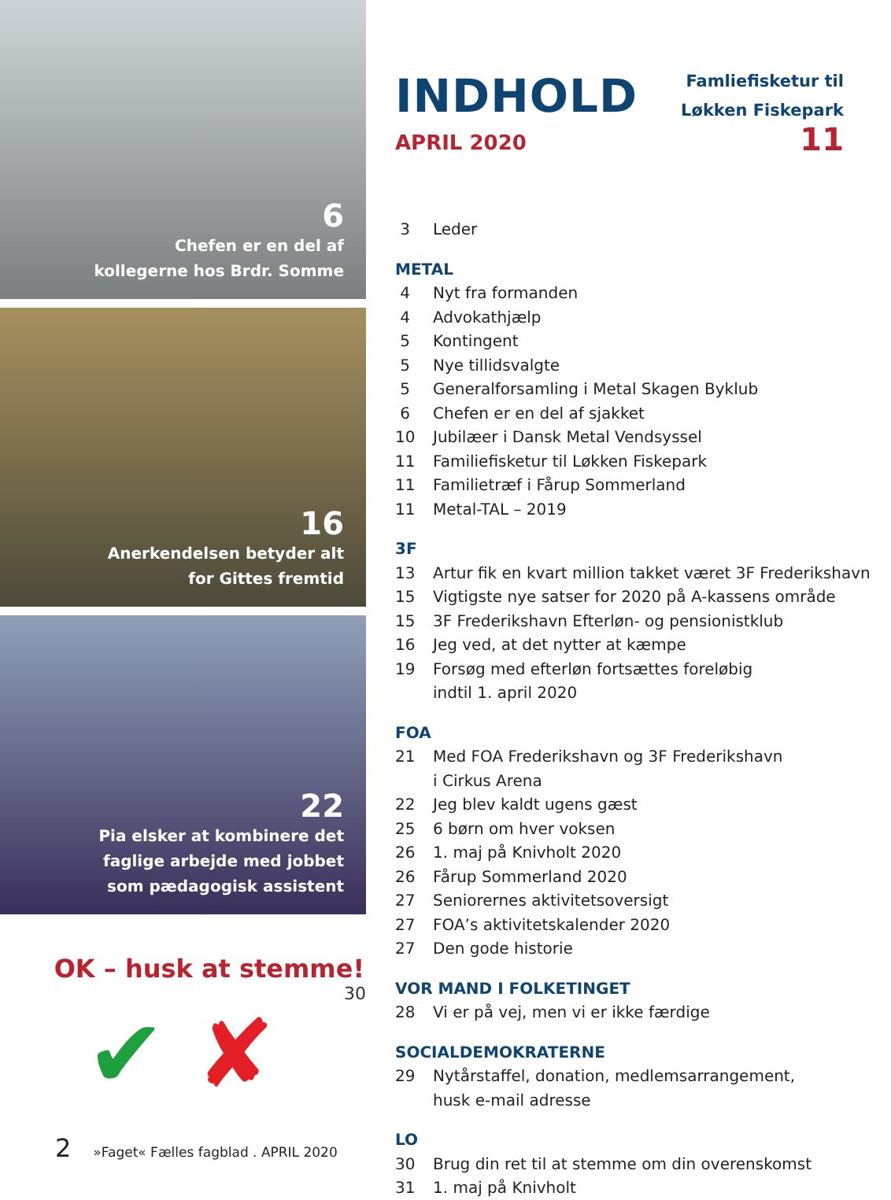6
Chefen er en del af
kollegerne hos Brdr. Somme
16
Anerkendelsen betyder alt
for Gittes fremtid
22
Pia elsker at kombinere det
faglige arbejde med jobbet
som pædagogisk assistent
OK – husk at stemme!
30
✔ ✘
INDHOLD
APRIL 2020
Famliefisketur til
Løkken Fiskepark
11
3 Leder
METAL
4 Nyt fra formanden
4 Advokathjælp
5 Kontingent
5 Nye tillidsvalgte
5 Generalforsamling i Metal Skagen Byklub
6 Chefen er en del af sjakket
10 Jubilæer i Dansk Metal Vendsyssel
11 Familiefisketur til Løkken Fiskepark
11 Familietræf i Fårup Sommerland
11 Metal-TAL – 2019
3F
13 Artur fik en kvart million takket været 3F Frederikshavn
15 Vigtigste nye satser for 2020 på A-kassens område
15 3F Frederikshavn Efterløn- og pensionistklub
16 Jeg ved, at det nytter at kæmpe
19 Forsøg med efterløn fortsættes foreløbig
indtil 1. april 2020
FOA
21 Med FOA Frederikshavn og 3F Frederikshavn
i Cirkus Arena
22 Jeg blev kaldt ugens gæst
25 6 børn om hver voksen
26 1. maj på Knivholt 2020
26 Fårup Sommerland 2020
27 Seniorernes aktivitetsoversigt
27 FOA’s aktivitetskalender 2020
27 Den gode historie
VOR MAND I FOLKETINGET
28 Vi er på vej, men vi er ikke færdige
SOCIALDEMOKRATERNE
29 Nytårstaffel, donation, medlemsarrangement,
husk e-mail adresse
LO
30 Brug din ret til at stemme om din overenskomst
31 1. maj på Knivholt
2 »Faget« Fælles fagblad . APRIL 2020